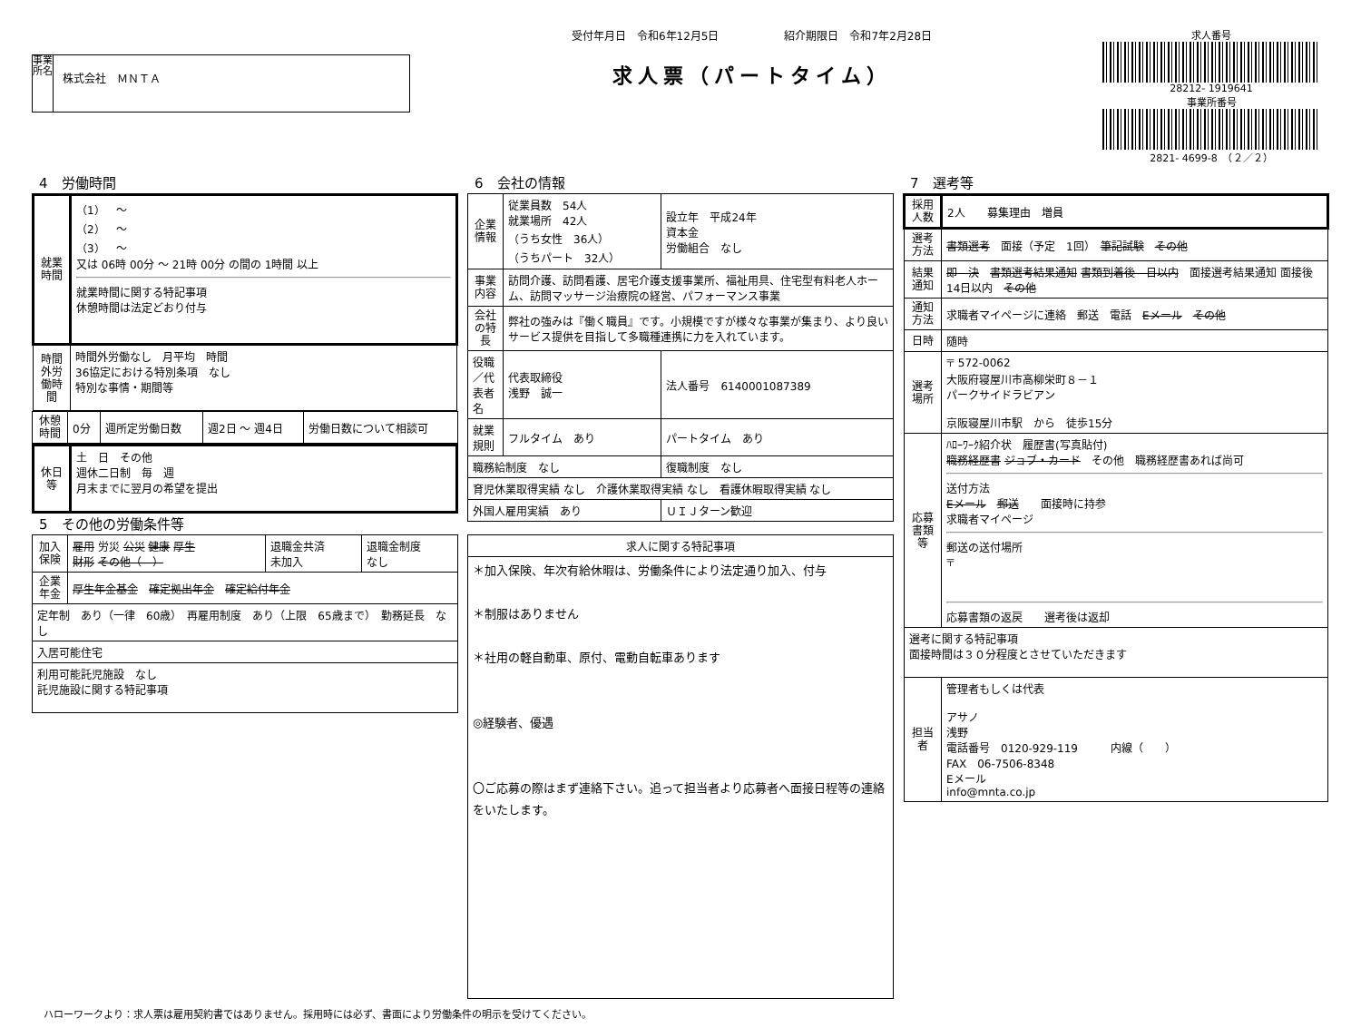事業所名
株式会社　ＭＮＴＡ
受付年月日　令和6年12月5日　　　　　　紹介期限日　令和7年2月28日
求人票（パートタイム）
求人番号
28212- 1919641
事業所番号
2821- 4699-8　（２／２）
4　労働時間
| 就業時間 | （1） ～ （2） ～ （3） ～ 又は 06時 00分 ～ 21時 00分 の間の 1時間 以上 就業時間に関する特記事項 休憩時間は法定どおり付与 |
| 時間外労働時間 | 時間外労働なし 月平均 時間 36協定における特別条項 なし 特別な事情・期間等 |
| 休憩時間 | 0分 | 週所定労働日数 | 週2日 ～ 週4日 | 労働日数について相談可 |
| 休日等 | 土 日 その他 週休二日制 毎 週 月末までに翌月の希望を提出 |
5　その他の労働条件等
| 加入保険 | 雇用 労災 公災 健康 厚生 財形 その他（ ） | 退職金共済 未加入 | 退職金制度 なし |
| 企業年金 | 厚生年金基金 確定拠出年金 確定給付年金 | | |
| 定年制 あり（一律 60歳） 再雇用制度 あり（上限 65歳まで） 勤務延長 なし | | | |
| 入居可能住宅 | | | |
| 利用可能託児施設 なし 託児施設に関する特記事項 | | | |
6　会社の情報
| 企業情報 | 従業員数 54人 就業場所 42人 （うち女性 36人） （うちパート 32人） | 設立年 平成24年 資本金 労働組合 なし |
| 事業内容 | 訪問介護、訪問看護、居宅介護支援事業所、福祉用具、住宅型有料老人ホーム、訪問マッサージ治療院の経営、パフォーマンス事業 | |
| 会社の特長 | 弊社の強みは『働く職員』です。小規模ですが様々な事業が集まり、より良いサービス提供を目指して多職種連携に力を入れています。 | |
| 役職／代表者名 | 代表取締役 浅野 誠一 | 法人番号 6140001087389 |
| 就業規則 | フルタイム あり | パートタイム あり |
| 職務給制度 なし | | 復職制度 なし |
| 育児休業取得実績 なし 介護休業取得実績 なし 看護休暇取得実績 なし | | |
| 外国人雇用実績 あり | | ＵＩＪターン歓迎 |
| 求人に関する特記事項 |
| --- |
| ＊加入保険、年次有給休暇は、労働条件により法定通り加入、付与 ＊制服はありません ＊社用の軽自動車、原付、電動自転車あります ◎経験者、優遇 〇ご応募の際はまず連絡下さい。追って担当者より応募者へ面接日程等の連絡をいたします。 |
7　選考等
| 採用人数 | 2人 募集理由 増員 |
| 選考方法 | 書類選考 面接（予定 1回） 筆記試験 その他 |
| 結果通知 | 即 決 書類選考結果通知 書類到着後 日以内 面接選考結果通知 面接後 14日以内 その他 |
| 通知方法 | 求職者マイページに連絡 郵送 電話 Eメール その他 |
| 日時 | 随時 |
| 選考場所 | 〒 572-0062 大阪府寝屋川市高柳栄町８－１ パークサイドラビアン 京阪寝屋川市駅 から 徒歩15分 |
| 応募書類等 | ﾊﾛｰﾜｰｸ紹介状 履歴書(写真貼付) 職務経歴書 ジョブ・カード その他 職務経歴書あれば尚可 送付方法 Eメール 郵送 面接時に持参 求職者マイページ 郵送の送付場所 〒 応募書類の返戻 選考後は返却 |
| 選考に関する特記事項 面接時間は３０分程度とさせていただきます | |
| 担当者 | 管理者もしくは代表 アサノ 浅野 電話番号 0120-929-119 内線（ ） FAX 06-7506-8348 Eメール info@mnta.co.jp |
ハローワークより：求人票は雇用契約書ではありません。採用時には必ず、書面により労働条件の明示を受けてください。